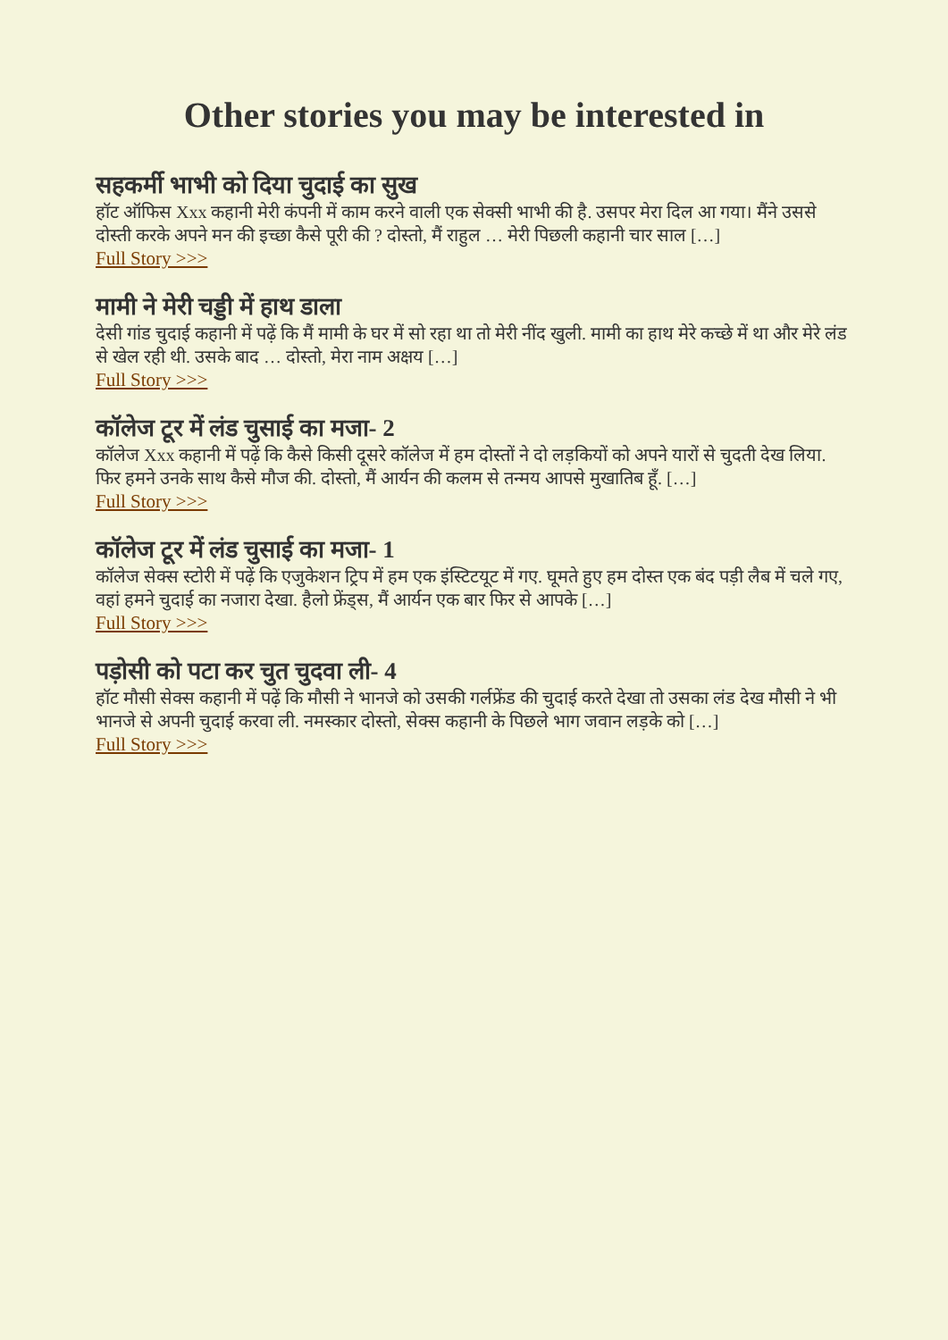Other stories you may be interested in
सहकर्मी भाभी को दिया चुदाई का सुख
हॉट ऑफिस Xxx कहानी मेरी कंपनी में काम करने वाली एक सेक्सी भाभी की है. उसपर मेरा दिल आ गया। मैंने उससे दोस्ती करके अपने मन की इच्छा कैसे पूरी की ? दोस्तो, मैं राहुल … मेरी पिछली कहानी चार साल […]
Full Story >>>
मामी ने मेरी चड्डी में हाथ डाला
देसी गांड चुदाई कहानी में पढ़ें कि मैं मामी के घर में सो रहा था तो मेरी नींद खुली. मामी का हाथ मेरे कच्छे में था और मेरे लंड से खेल रही थी. उसके बाद … दोस्तो, मेरा नाम अक्षय […]
Full Story >>>
कॉलेज टूर में लंड चुसाई का मजा- 2
कॉलेज Xxx कहानी में पढ़ें कि कैसे किसी दूसरे कॉलेज में हम दोस्तों ने दो लड़कियों को अपने यारों से चुदती देख लिया. फिर हमने उनके साथ कैसे मौज की. दोस्तो, मैं आर्यन की कलम से तन्मय आपसे मुखातिब हूँ. […]
Full Story >>>
कॉलेज टूर में लंड चुसाई का मजा- 1
कॉलेज सेक्स स्टोरी में पढ़ें कि एजुकेशन ट्रिप में हम एक इंस्टिटयूट में गए. घूमते हुए हम दोस्त एक बंद पड़ी लैब में चले गए, वहां हमने चुदाई का नजारा देखा. हैलो फ्रेंड्स, मैं आर्यन एक बार फिर से आपके […]
Full Story >>>
पड़ोसी को पटा कर चुत चुदवा ली- 4
हॉट मौसी सेक्स कहानी में पढ़ें कि मौसी ने भानजे को उसकी गर्लफ्रेंड की चुदाई करते देखा तो उसका लंड देख मौसी ने भी भानजे से अपनी चुदाई करवा ली. नमस्कार दोस्तो, सेक्स कहानी के पिछले भाग जवान लड़के को […]
Full Story >>>